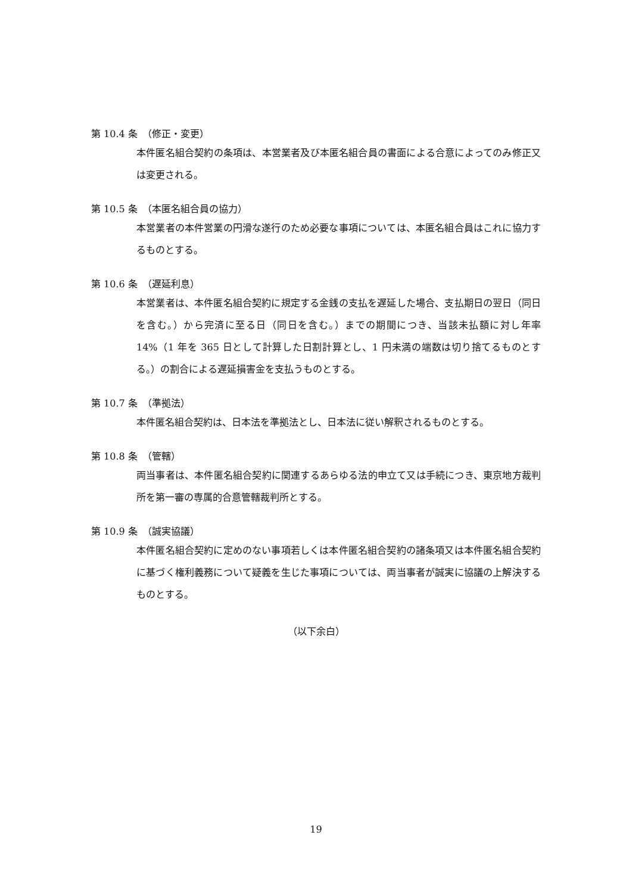第 10.4 条　（修正・変更）
本件匿名組合契約の条項は、本営業者及び本匿名組合員の書面による合意によってのみ修正又は変更される。
第 10.5 条　（本匿名組合員の協力）
本営業者の本件営業の円滑な遂行のため必要な事項については、本匿名組合員はこれに協力するものとする。
第 10.6 条　（遅延利息）
本営業者は、本件匿名組合契約に規定する金銭の支払を遅延した場合、支払期日の翌日（同日を含む。）から完済に至る日（同日を含む。）までの期間につき、当該未払額に対し年率 14%（1 年を 365 日として計算した日割計算とし、1 円未満の端数は切り捨てるものとする。）の割合による遅延損害金を支払うものとする。
第 10.7 条　（準拠法）
本件匿名組合契約は、日本法を準拠法とし、日本法に従い解釈されるものとする。
第 10.8 条　（管轄）
両当事者は、本件匿名組合契約に関連するあらゆる法的申立て又は手続につき、東京地方裁判所を第一審の専属的合意管轄裁判所とする。
第 10.9 条　（誠実協議）
本件匿名組合契約に定めのない事項若しくは本件匿名組合契約の諸条項又は本件匿名組合契約に基づく権利義務について疑義を生じた事項については、両当事者が誠実に協議の上解決するものとする。
（以下余白）
19